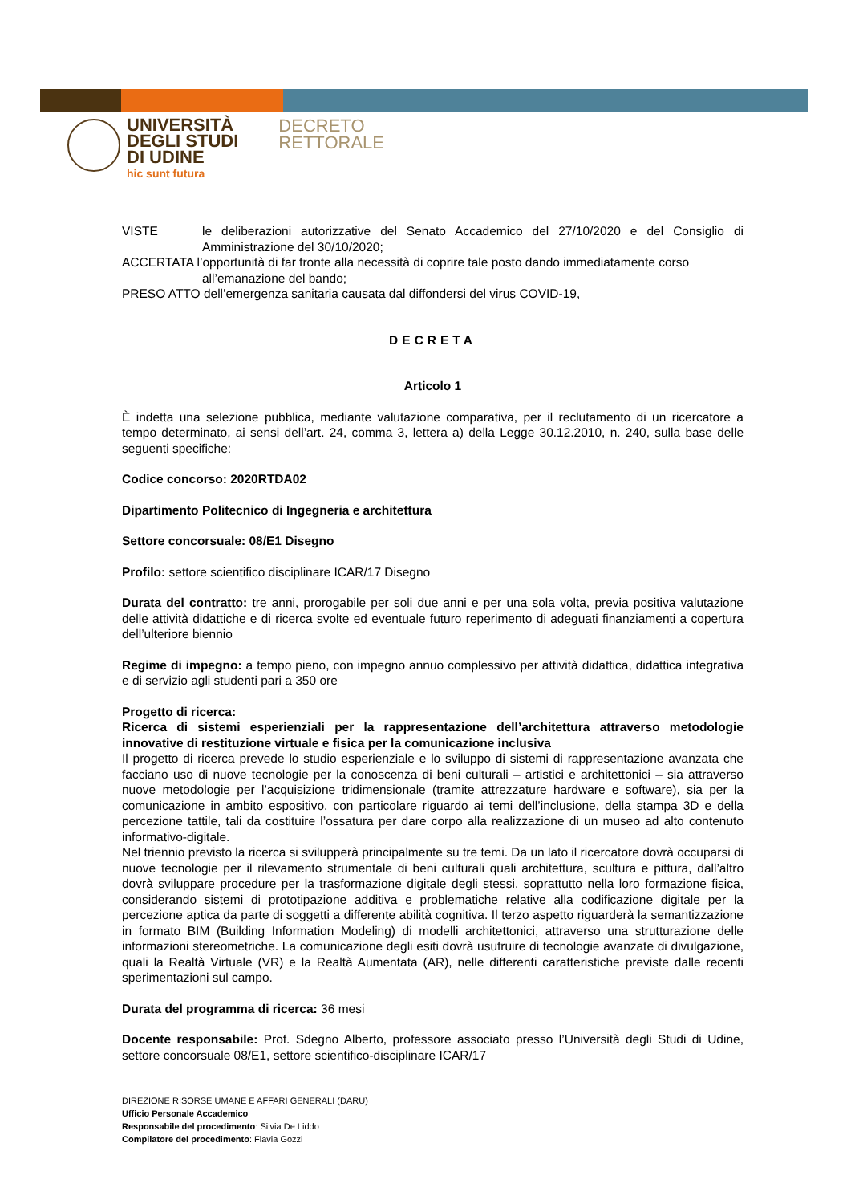UNIVERSITÀ
DEGLI STUDI
DI UDINE
hic sunt futura
DECRETO
RETTORALE
VISTE le deliberazioni autorizzative del Senato Accademico del 27/10/2020 e del Consiglio di Amministrazione del 30/10/2020;
ACCERTATA l’opportunità di far fronte alla necessità di coprire tale posto dando immediatamente corso
all’emanazione del bando;
PRESO ATTO dell’emergenza sanitaria causata dal diffondersi del virus COVID-19,
DECRETA
Articolo 1
È indetta una selezione pubblica, mediante valutazione comparativa, per il reclutamento di un ricercatore a tempo determinato, ai sensi dell’art. 24, comma 3, lettera a) della Legge 30.12.2010, n. 240, sulla base delle seguenti specifiche:
Codice concorso: 2020RTDA02
Dipartimento Politecnico di Ingegneria e architettura
Settore concorsuale: 08/E1 Disegno
Profilo: settore scientifico disciplinare ICAR/17 Disegno
Durata del contratto: tre anni, prorogabile per soli due anni e per una sola volta, previa positiva valutazione delle attività didattiche e di ricerca svolte ed eventuale futuro reperimento di adeguati finanziamenti a copertura dell’ulteriore biennio
Regime di impegno: a tempo pieno, con impegno annuo complessivo per attività didattica, didattica integrativa e di servizio agli studenti pari a 350 ore
Progetto di ricerca:
Ricerca di sistemi esperienziali per la rappresentazione dell’architettura attraverso metodologie innovative di restituzione virtuale e fisica per la comunicazione inclusiva
Il progetto di ricerca prevede lo studio esperienziale e lo sviluppo di sistemi di rappresentazione avanzata che facciano uso di nuove tecnologie per la conoscenza di beni culturali – artistici e architettonici – sia attraverso nuove metodologie per l’acquisizione tridimensionale (tramite attrezzature hardware e software), sia per la comunicazione in ambito espositivo, con particolare riguardo ai temi dell’inclusione, della stampa 3D e della percezione tattile, tali da costituire l’ossatura per dare corpo alla realizzazione di un museo ad alto contenuto informativo-digitale.
Nel triennio previsto la ricerca si svilupperà principalmente su tre temi. Da un lato il ricercatore dovrà occuparsi di nuove tecnologie per il rilevamento strumentale di beni culturali quali architettura, scultura e pittura, dall’altro dovrà sviluppare procedure per la trasformazione digitale degli stessi, soprattutto nella loro formazione fisica, considerando sistemi di prototipazione additiva e problematiche relative alla codificazione digitale per la percezione aptica da parte di soggetti a differente abilità cognitiva. Il terzo aspetto riguarderà la semantizzazione in formato BIM (Building Information Modeling) di modelli architettonici, attraverso una strutturazione delle informazioni stereometriche. La comunicazione degli esiti dovrà usufruire di tecnologie avanzate di divulgazione, quali la Realtà Virtuale (VR) e la Realtà Aumentata (AR), nelle differenti caratteristiche previste dalle recenti sperimentazioni sul campo.
Durata del programma di ricerca: 36 mesi
Docente responsabile: Prof. Sdegno Alberto, professore associato presso l’Università degli Studi di Udine, settore concorsuale 08/E1, settore scientifico-disciplinare ICAR/17
DIREZIONE RISORSE UMANE E AFFARI GENERALI (DARU)
Ufficio Personale Accademico
Responsabile del procedimento: Silvia De Liddo
Compilatore del procedimento: Flavia Gozzi